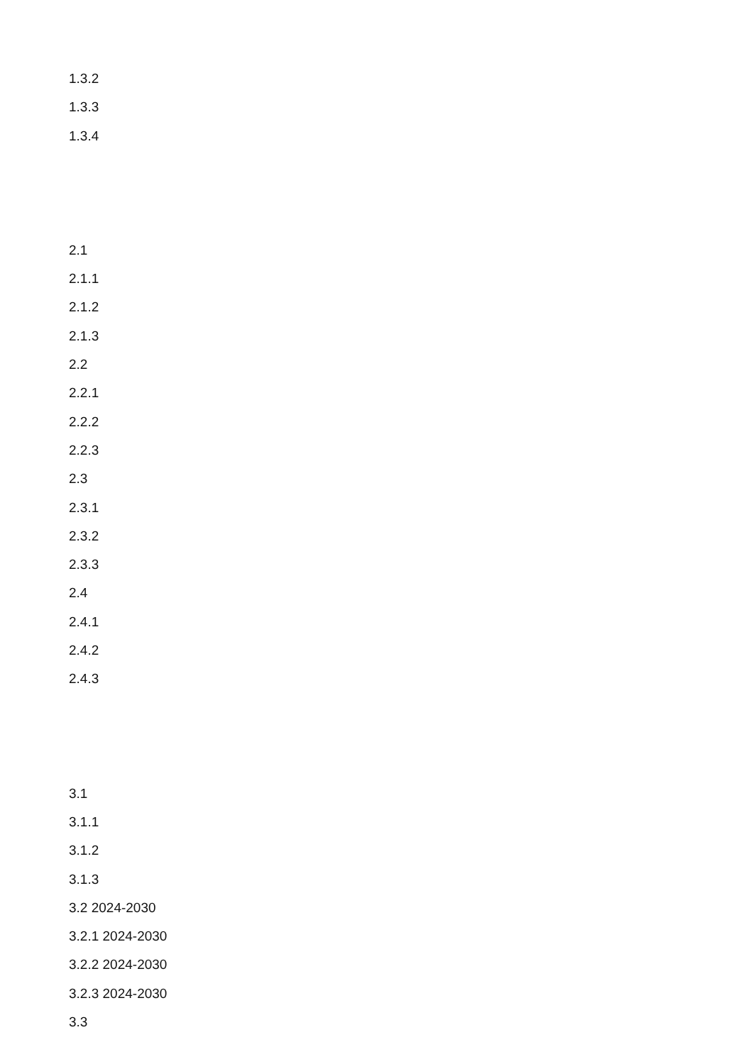1.3.2
1.3.3
1.3.4
2.1
2.1.1
2.1.2
2.1.3
2.2
2.2.1
2.2.2
2.2.3
2.3
2.3.1
2.3.2
2.3.3
2.4
2.4.1
2.4.2
2.4.3
3.1
3.1.1
3.1.2
3.1.3
3.2 2024-2030
3.2.1 2024-2030
3.2.2 2024-2030
3.2.3 2024-2030
3.3